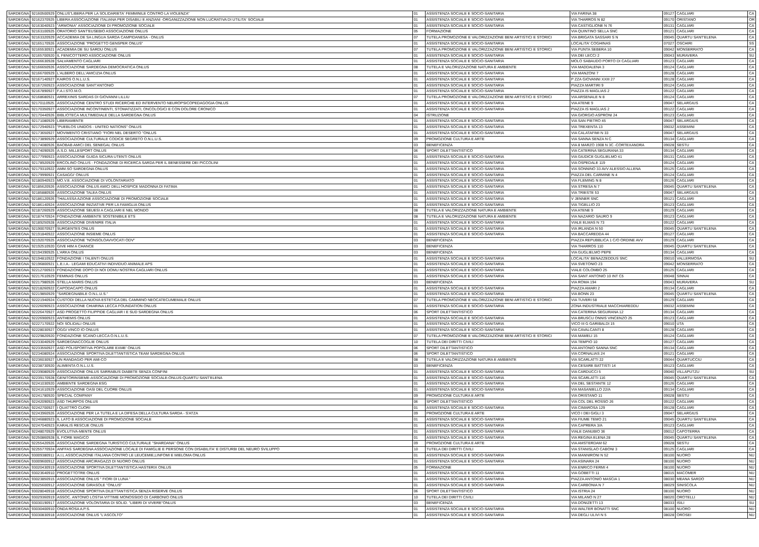| SARDEGNA | 92160500929 | ONLUS"LIBERA PER LA SOLIDARIETA' FEMMINILE CONTRO LA VIOLENZA" | 01 | ASSISTENZA SOCIALE E SOCIO-SANITARIA | VIA FARINA 38 | 09127 | CAGLIARI | CA |
| SARDEGNA | 92162370925 | LIBERA ASSOCIAZIONE ITALIANA PER DISABILI E ANZIANI -ORGANIZZAZIONE NON LUCRATIVA DI UTILITA' SOCIALE | 01 | ASSISTENZA SOCIALE E SOCIO-SANITARIA | VIA THARROS N 82 | 09170 | ORISTANO | OR |
| SARDEGNA | 92163040923 | "ARMONIA" ASSOCIAZIONE DI PROMOZIONE SOCIALE | 01 | ASSISTENZA SOCIALE E SOCIO-SANITARIA | VIA CASTIGLIONE N 76 | 09131 | CAGLIARI | CA |
| SARDEGNA | 92163100925 | ORATORIO SANT'EUSEBIO ASSOCIAZIONE ONLUS | 05 | FORMAZIONE | VIA QUINTINO SELLA SNC | 09121 | CAGLIARI | CA |
| SARDEGNA | 92163320929 | ACCADEMIA DE SA LINGUA SARDA CAMPIDANESA - ONLUS | 07 | TUTELA PROMOZIONE E VALORIZZAZIONE BENI ARTISTICI E STORICI | VIA BRIGATA SASSARI S N | 09045 | QUARTU SANT'ELENA | CA |
| SARDEGNA | 92165170926 | ASSOCIAZIONE "PROGETTO GENSPER ONLUS" | 01 | ASSISTENZA SOCIALE E SOCIO-SANITARIA | LOCALITA' COGHINAS | 07027 | OSCHIRI | SS |
| SARDEGNA | 92165530921 | ACADEMIA DE SU SARDU ONLUS | 07 | TUTELA PROMOZIONE E VALORIZZAZIONE BENI ARTISTICI E STORICI | VIA PUNTA SEBERA 10 | 09042 | MONSERRATO | CA |
| SARDEGNA | 92165700920 | IL FENICOTTERO ASSOCIAZIONE ONLUS | 01 | ASSISTENZA SOCIALE E SOCIO-SANITARIA | VIA DEI LECCI 2 | 09043 | MURAVERA | SU |
| SARDEGNA | 92166630928 | SALVAMENTO CAGLIARI | 01 | ASSISTENZA SOCIALE E SOCIO-SANITARIA | MOLO SABAUDO PORTO DI CAGLIARI | 09123 | CAGLIARI | CA |
| SARDEGNA | 92166650926 | ASSOCIAZIONE SARDEGNA DEMOCRATICA ONLUS | 08 | TUTELA E VALORIZZAZIONE NATURA E AMBIENTE | VIA MADDALENA 3 | 09124 | CAGLIARI | CA |
| SARDEGNA | 92166700929 | L'ALBERO DELL'AMICIZIA ONLUS | 01 | ASSISTENZA SOCIALE E SOCIO-SANITARIA | VIA MANZONI 7 | 09128 | CAGLIARI | CA |
| SARDEGNA | 92167140927 | KAIROS O.N.L.U.S. | 01 | ASSISTENZA SOCIALE E SOCIO-SANITARIA | P ZZA GIOVANNI XXIII 27 | 09128 | CAGLIARI | CA |
| SARDEGNA | 92167260923 | ASSOCIAZIONE SANT'ANTONIO | 01 | ASSISTENZA SOCIALE E SOCIO-SANITARIA | PIAZZA MARTIRI 9 | 09124 | CAGLIARI | CA |
| SARDEGNA | 92167890927 | F.A.I.STO.M.O. | 01 | ASSISTENZA SOCIALE E SOCIO-SANITARIA | PIAZZA IS MAGLIAS 2 | 09122 | CAGLIARI | CA |
| SARDEGNA | 92168680921 | ARREXINIS SARDAS DI GIOVANNI LILLIU | 07 | TUTELA PROMOZIONE E VALORIZZAZIONE BENI ARTISTICI E STORICI | VIA ARSENALE N 8 | 09124 | CAGLIARI | CA |
| SARDEGNA | 92170110925 | ASSOCIAZIONE CENTRO STUDI RICERCHE ED INTERVENTO NEUROPSICOPEDAGOGIA ONLUS | 01 | ASSISTENZA SOCIALE E SOCIO-SANITARIA | VIA ATENE 9 | 09047 | SELARGIUS | CA |
| SARDEGNA | 92170350927 | ASSOCIAZIONE INCONTINENTI, STOMATIZZATI, ONCOLOGICI E CON DOLORE CRONICO | 01 | ASSISTENZA SOCIALE E SOCIO-SANITARIA | PIAZZA IS MAGLIAS 2 | 09122 | CAGLIARI | CA |
| SARDEGNA | 92170440926 | BIBLIOTECA MULTIMEDIALE DELLA SARDEGNA ONLUS | 04 | ISTRUZIONE | VIA GIORGIO ASPRONI 24 | 09123 | CAGLIARI | CA |
| SARDEGNA | 92171080929 | LIBERAMENTE | 01 | ASSISTENZA SOCIALE E SOCIO-SANITARIA | VIA SAN PIETRO 45 | 09047 | SELARGIUS | CA |
| SARDEGNA | 92172940923 | "PUEBLOS UNIDOS - UNITED NATIONS" ONLUS | 01 | ASSISTENZA SOCIALE E SOCIO-SANITARIA | VIA TREXENTA 13 | 09032 | ASSEMINI | CA |
| SARDEGNA | 92173650927 | MOVIMENTO CRISTIANO ''FIORI NEL DESERTO ''ONLUS | 01 | ASSISTENZA SOCIALE E SOCIO-SANITARIA | VIA CALATAFIMI N 33 | 09047 | SELARGIUS | CA |
| SARDEGNA | 92173890929 | ASSOCIAZIONE CULTURALE CODICE SEGRETO O.N.L.U.S. | 09 | PROMOZIONE CULTURA E ARTE | VIA SANNA SENZA N C | 09134 | CAGLIARI | CA |
| SARDEGNA | 92174080926 | BAOBAB AMICI DEL SENEGAL ONLUS | 03 | BENEFICENZA | VIA 8 MARZO 1908 N 3C -CORTEXANDRA | 09028 | SESTU | CA |
| SARDEGNA | 92174090925 | A.S.D. MILLESPORT ONLUS | 06 | SPORT DILETTANTISTICO | VIA CATERINA SEGURANA 33 | 09134 | CAGLIARI | CA |
| SARDEGNA | 92177990923 | ASSOCIAZIONE GUIDA SICURA UTENTI ONLUS | 01 | ASSISTENZA SOCIALE E SOCIO-SANITARIA | VIA GIUDICE GUGLIELMO 41 | 09131 | CAGLIARI | CA |
| SARDEGNA | 92178920929 | ERCOLINO ONLUS - FONDAZIONE DI RICERCA SARDA PER IL BENESSERE DEI PICCOLINI | 01 | ASSISTENZA SOCIALE E SOCIO-SANITARIA | VIA OSPEDALE 119 | 09124 | CAGLIARI | CA |
| SARDEGNA | 92179310922 | AMM.SO SARDEGNA ONLUS | 01 | ASSISTENZA SOCIALE E SOCIO-SANITARIA | VIA SONNINO 33 AVV ALESSIO ALLENA | 09125 | CAGLIARI | CA |
| SARDEGNA | 92179990921 | CASAGGI' ONLUS | 01 | ASSISTENZA SOCIALE E SOCIO-SANITARIA | PIAZZA DEL CARMINE N 4 | 09124 | CAGLIARI | CA |
| SARDEGNA | 92180940923 | MO.V.E. ASSOCIAZIONE DI VOLONTARIATO | 01 | ASSISTENZA SOCIALE E SOCIO-SANITARIA | VIA FLEMING N 8 | 09126 | CAGLIARI | CA |
| SARDEGNA | 92185620926 | ASSOCIAZIONE ONLUS AMICI DELL'HOSPICE MADONNA DI FATIMA | 01 | ASSISTENZA SOCIALE E SOCIO-SANITARIA | VIA STRESA N 7 | 09045 | QUARTU SANT'ELENA | CA |
| SARDEGNA | 92185880926 | ASSOCIAZIONE TALEA ONLUS | 01 | ASSISTENZA SOCIALE E SOCIO-SANITARIA | VIA TRIESTE 53 | 09047 | SELARGIUS | CA |
| SARDEGNA | 92186120926 | THALASSA AZIONE ASSOCIAZIONE DI PROMOZIONE SOCIALE | 01 | ASSISTENZA SOCIALE E SOCIO-SANITARIA | V JENNER SNC | 09121 | CAGLIARI | CA |
| SARDEGNA | 92186140924 | ASSOCIAZIONE INIZIATIVE PER LA FAMIGLIA ONLUS | 01 | ASSISTENZA SOCIALE E SOCIO-SANITARIA | VIA TIGELLIO 23 | 09123 | CAGLIARI | CA |
| SARDEGNA | 92187260929 | ASSOCIAZIONE SEUESI A CAGLIARI E NEL MONDO | 08 | TUTELA E VALORIZZAZIONE NATURA E AMBIENTE | VIA ATENE 9 | 09129 | CAGLIARI | CA |
| SARDEGNA | 92187470924 | FONDAZIONE AMBIENTE SOSTENIBILE ETS | 08 | TUTELA E VALORIZZAZIONE NATURA E AMBIENTE | VIA NAZARIO SAURO 9 | 09123 | CAGLIARI | CA |
| SARDEGNA | 92189250928 | ASSOCIAZIONE DIVENIRE ITALIA | 01 | ASSISTENZA SOCIALE E SOCIO-SANITARIA | VIALE ELMAS N 73 | 09122 | CAGLIARI | CA |
| SARDEGNA | 92190070927 | SURGENTES ONLUS | 01 | ASSISTENZA SOCIALE E SOCIO-SANITARIA | VIA IRLANDA N 50 | 09045 | QUARTU SANT'ELENA | CA |
| SARDEGNA | 92191840922 | ASSOCIAZIONE INSIEME ONLUS | 01 | ASSISTENZA SOCIALE E SOCIO-SANITARIA | VIA BACCAREDDA 44 | 09127 | CAGLIARI | CA |
| SARDEGNA | 92192070925 | ASSOCIAZIONE "NONSOLOAVVOCATI ODV" | 03 | BENEFICENZA | PIAZZA REPUBBLICA 1 C/O ORDINE AVV | 09129 | CAGLIARI | CA |
| SARDEGNA | 92192510920 | GIVE HIM A CHANCE | 03 | BENEFICENZA | VIA THARROS 110 | 09045 | QUARTU SANT'ELENA | CA |
| SARDEGNA | 92194390925 | L'ARKA ONLUS | 03 | BENEFICENZA | VIA GUGLIELMO PEPE | 09134 | CAGLIARI | CA |
| SARDEGNA | 92194810922 | FONDAZIONE I TALENTI ONLUS | 01 | ASSISTENZA SOCIALE E SOCIO-SANITARIA | LOCALITA' BENAZZEDDUS SNC | 09010 | VALLERMOSA | SU |
| SARDEGNA | 92196800921 | L.E.I.A.- LEGAMI EDUCATIVI INDIVIDUO ANIMALE APS | 01 | ASSISTENZA SOCIALE E SOCIO-SANITARIA | VIA SVETONIO 23 | 09042 | MONSERRATO | CA |
| SARDEGNA | 92212700923 | FONDAZIONE DOPO DI NOI DOMU NOSTRA CAGLIARI ONLUS | 01 | ASSISTENZA SOCIALE E SOCIO-SANITARIA | VIALE COLOMBO 25 | 09125 | CAGLIARI | CA |
| SARDEGNA | 92217610929 | FEMINAS ONLUS | 01 | ASSISTENZA SOCIALE E SOCIO-SANITARIA | VIA SANT ANTONIO 10 INT C5 | 09048 | SINNAI | CA |
| SARDEGNA | 92217980926 | STELLA MARIS ONLUS | 03 | BENEFICENZA | VIA ROMA 194 | 09043 | MURAVERA | SU |
| SARDEGNA | 92218260922 | CAPODACAPO ONLUS | 01 | ASSISTENZA SOCIALE E SOCIO-SANITARIA | PIAZZA AMARI 2 | 09134 | CAGLIARI | CA |
| SARDEGNA | 92219850929 | "SARDEGNABILE O.N.L.U.S." | 01 | ASSISTENZA SOCIALE E SOCIO-SANITARIA | VIA BONN 23 | 09045 | QUARTU SANT'ELENA | CA |
| SARDEGNA | 92221940924 | CUSTODI DELLA NUOVA ESTETICA DEL CAMMINO NEOCATECUMEMALE ONLUS | 07 | TUTELA PROMOZIONE E VALORIZZAZIONE BENI ARTISTICI E STORICI | VIA TUVERI 58 | 09129 | CAGLIARI | CA |
| SARDEGNA | 92226090923 | ASSOCIAZIONE CHIARINA LECCA FOUNDATION ONLUS | 01 | ASSISTENZA SOCIALE E SOCIO-SANITARIA | ZONA INDUSTRIALE MACCHIAREDDU | 09032 | ASSEMINI | CA |
| SARDEGNA | 92226470927 | ASD PROGETTO FILIPPIDE CAGLIAR I E SUD SARDEGNA ONLUS | 06 | SPORT DILETTANTISTICO | VIA CATERINA SEGURANA 12 | 09134 | CAGLIARI | CA |
| SARDEGNA | 92226900923 | ANTHEMIS ONLUS | 01 | ASSISTENZA SOCIALE E SOCIO-SANITARIA | VIA BRUSCU ONNIS VINCENZO 25 | 09123 | CAGLIARI | CA |
| SARDEGNA | 92227170922 | NOI SOLIDALI ONLUS | 01 | ASSISTENZA SOCIALE E SOCIO-SANITARIA | VICO III G GARIBALDI 15 | 09010 | UTA | CA |
| SARDEGNA | 92228030927 | OGGI VINCO IO ONLUS | 01 | ASSISTENZA SOCIALE E SOCIO-SANITARIA | VIA CAVALCANTI 8 | 09128 | CAGLIARI | CA |
| SARDEGNA | 92229820920 | FONDAZIONE SCANO-LECCA O.N.L.U.S. | 07 | TUTELA PROMOZIONE E VALORIZZAZIONE BENI ARTISTICI E STORICI | VIA MAMELI 15 | 09124 | CAGLIARI | CA |
| SARDEGNA | 92233040929 | SARDEGNACCOGLIE ONLUS | 10 | TUTELA DEI DIRITTI CIVILI | VIA TEMPIO 10 | 09127 | CAGLIARI | CA |
| SARDEGNA | 92233550927 | ASD POLISPORTIVA POPOLARE EXME' ONLUS | 06 | SPORT DILETTANTISTICO | VIA ANTONIO SANNA SNC | 09134 | CAGLIARI | CA |
| SARDEGNA | 92234080924 | ASSOCIAZIONE SPORTIVA DILETTANTISTICA TEAM SARDEGNA ONLUS | 06 | SPORT DILETTANTISTICO | VIA CORNALIAS 24 | 09121 | CAGLIARI | CA |
| SARDEGNA | 92236030927 | UN RANDAGIO PER AMI-CO | 08 | TUTELA E VALORIZZAZIONE NATURA E AMBIENTE | VIA SCARLATTI 22 | 09044 | QUARTUCCIU | CA |
| SARDEGNA | 92238730920 | ALIMENTA O.N.L.U.S. | 03 | BENEFICENZA | VIA CESARE BATTISTI 14 | 09123 | CAGLIARI | CA |
| SARDEGNA | 92239080929 | ASSOCIAZIONE ONLUS SARRABUS DIABETE SENZA CONFINI | 01 | ASSISTENZA SOCIALE E SOCIO-SANITARIA | VIA CARDUCCI 5 | 09040 | VILLAPUTZU | SU |
| SARDEGNA | 92239170928 | GENITORINSIEME-ASSOCIAZIONE DI PROMOZIONE SOCIALE-ONLUS-QUARTU SANT'ELENA | 01 | ASSISTENZA SOCIALE E SOCIO-SANITARIA | VIA SCARLATTI 116 | 09045 | QUARTU SANT'ELENA | CA |
| SARDEGNA | 92241030920 | AMBIENTE SARDEGNA ESG | 01 | ASSISTENZA SOCIALE E SOCIO-SANITARIA | VIA DEL SESTANTE 12 | 09126 | CAGLIARI | CA |
| SARDEGNA | 92241610929 | ASSOCIAZIONE OASI DEL CUORE ONLUS | 01 | ASSISTENZA SOCIALE E SOCIO-SANITARIA | VIA MASANIELLO 22/A | 09134 | CAGLIARI | CA |
| SARDEGNA | 92241780920 | SPECIAL COMPANY | 09 | PROMOZIONE CULTURA E ARTE | VIA ORISTANO 11 | 09028 | SESTU | CA |
| SARDEGNA | 92242090923 | ASD THURPOS ONLUS | 06 | SPORT DILETTANTISTICO | VIA COL DEL ROSSO 26 | 09122 | CAGLIARI | CA |
| SARDEGNA | 92242700927 | I QUATTRO CUORI | 01 | ASSISTENZA SOCIALE E SOCIO-SANITARIA | VIA CIMAROSA 129 | 09128 | CAGLIARI | CA |
| SARDEGNA | 92243960926 | ASSOCIAZIONE PER LA TUTELA E LA DIFESA DELLA CULTURA SARDA - S'ATZA | 09 | PROMOZIONE CULTURA E ARTE | VICO I DEI GIGLI 3 | 09047 | SELARGIUS | CA |
| SARDEGNA | 92246880923 | IL LATO B ASSOCIAZIONE DI PROMOZIONE SOCIALE | 01 | ASSISTENZA SOCIALE E SOCIO-SANITARIA | VIA FIUME TEMO 21 | 09045 | QUARTU SANT'ELENA | CA |
| SARDEGNA | 92247040923 | KARALIS RESCUE ONLUS | 01 | ASSISTENZA SOCIALE E SOCIO-SANITARIA | VIA CAPRERA 3/A | 09123 | CAGLIARI | CA |
| SARDEGNA | 92248070929 | EVOLUTIVA-MENTE ONLUS | 01 | ASSISTENZA SOCIALE E SOCIO-SANITARIA | VIALE DANUBIO 36 | 09012 | CAPOTERRA | CA |
| SARDEGNA | 92250860928 | IL FIORE MAGICO | 01 | ASSISTENZA SOCIALE E SOCIO-SANITARIA | VIA REGINA ELENA 28 | 09045 | QUARTU SANT'ELENA | CA |
| SARDEGNA | 92255420926 | ASSOCIAZIONE SARDEGNA TURISTICO CULTURALE "SHARDANA" ONLUS | 09 | PROMOZIONE CULTURA E ARTE | VIA AMSTERDAM 62 | 09028 | SESTU | CA |
| SARDEGNA | 92255770924 | ANFFAS SARDEGNA ASSOCIAZIONE LOCALE DI FAMIGLIE E PERSONE CON DISABILITA' E DISTURBI DEL NEURO SVILUPPO | 10 | TUTELA DEI DIRITTI CIVILI | VIA STANISLAO CABONI 3 | 09125 | CAGLIARI | CA |
| SARDEGNA | 93009380911 | A.I.L ASSOCIAZIONE ITALIANA CONTRO LE LEUCEMIE,LINFOMI E MIELOMA ONLUS | 01 | ASSISTENZA SOCIALE E SOCIO-SANITARIA | VIA MANNIRONI N 52 | 08100 | NUORO | NU |
| SARDEGNA | 93009600912 | ASSOCIAZIONE ARCIRAGAZZI DI NUORO ONLUS | 01 | ASSISTENZA SOCIALE E SOCIO-SANITARIA | VIA ASINARA 24 | 08100 | NUORO | NU |
| SARDEGNA | 93020430919 | ASSOCIAZIONE SPORTIVA DILETTANTISTICA HASTERIX ONLUS | 05 | FORMAZIONE | VIA ENRICO FERMI 4 | 08100 | NUORO | NU |
| SARDEGNA | 93023640910 | PROGETTOTRE ONLUS | 01 | ASSISTENZA SOCIALE E SOCIO-SANITARIA | VIA GOBETTI 11 | 08015 | MACOMER | NU |
| SARDEGNA | 93023850915 | ASSOCIAZIONE ONLUS " FIORI DI LUNA " | 01 | ASSISTENZA SOCIALE E SOCIO-SANITARIA | PIAZZA ANTONIO MASCIA 1 | 08030 | MEANA SARDO | NU |
| SARDEGNA | 93025600912 | ASSOCIAZIONE GIRASOLE "ONLUS" | 01 | ASSISTENZA SOCIALE E SOCIO-SANITARIA | VIA CARBONIA N 7 | 08029 | SINISCOLA | NU |
| SARDEGNA | 93028040918 | ASSOCIAZIONE SPORTIVA DILETTANTISTICA SENZA RISERVE ONLUS | 06 | SPORT DILETTANTISTICO | VIA ISTRIA 24 | 08100 | NUORO | NU |
| SARDEGNA | 93029360919 | ASSOC. ANTONIO LOSTIA VITTIME MONOSSIDO DI CARBONIO ONLUS | 10 | TUTELA DEI DIRITTI CIVILI | VIA MILANO N 27 | 08020 | OROTELLI | NU |
| SARDEGNA | 93030190917 | ASSOCIAZIONE VOLONTARIA DI SOLID. "LIBERI DI VIVERE"ONLUS | 03 | BENEFICENZA | VIA DONIZETTI 13 | 08033 | ISILI | SU |
| SARDEGNA | 93030400910 | ONDA ROSA A.P.S. | 01 | ASSISTENZA SOCIALE E SOCIO-SANITARIA | VIA WALTER BONATTI SNC | 08100 | NUORO | NU |
| SARDEGNA | 93030830918 | ASSOCIAZIONE ONLUS "L'ASCOLTO" | 01 | ASSISTENZA SOCIALE E SOCIO-SANITARIA | VIA DEGLI ULIVI N 5 | 08028 | OROSEI | NU |